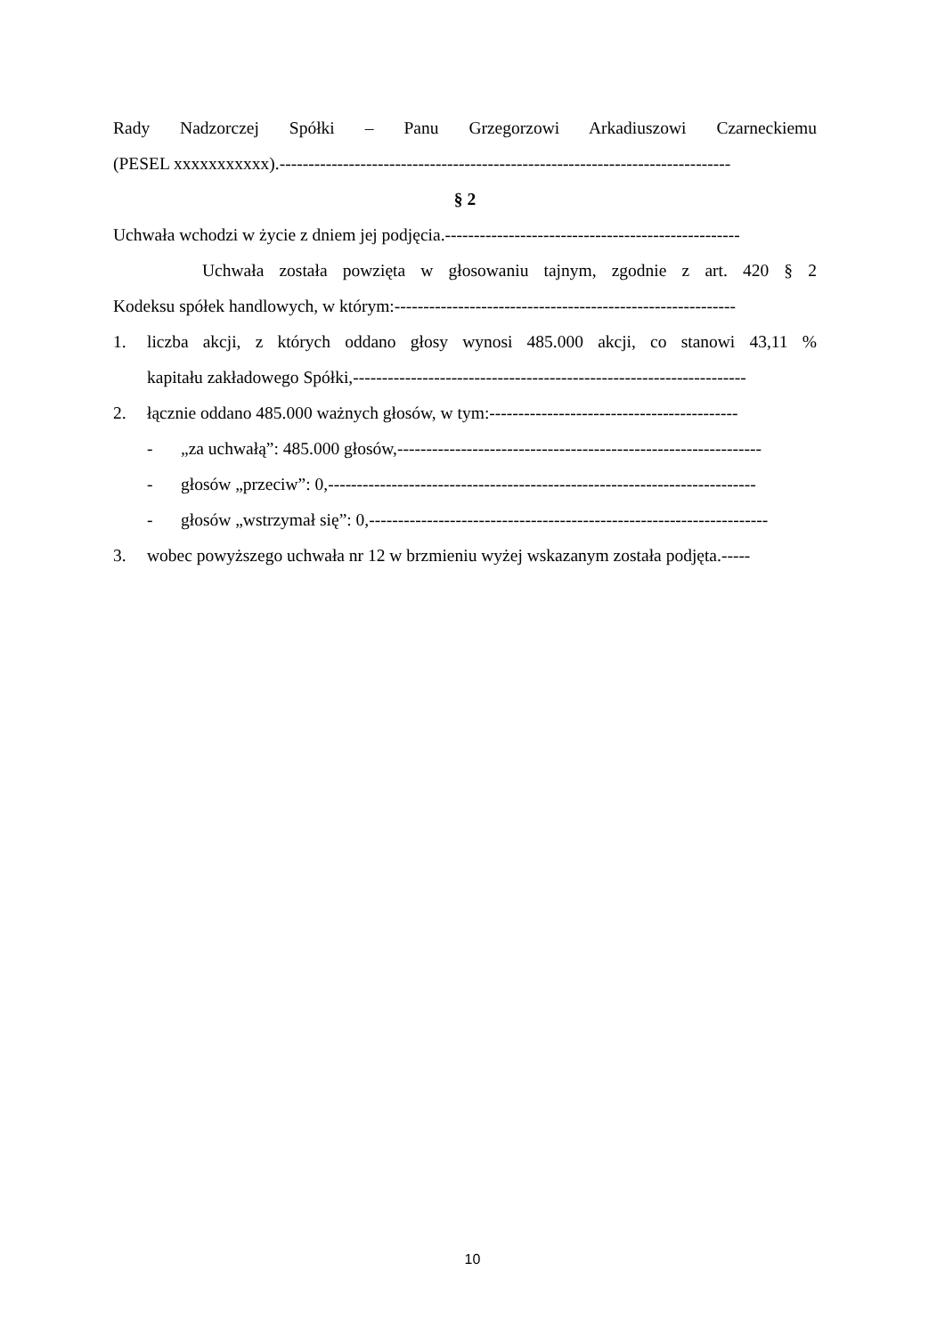Rady Nadzorczej Spółki – Panu Grzegorzowi Arkadiuszowi Czarneckiemu
(PESEL xxxxxxxxxxx).------------------------------------------------------------------------------
§ 2
Uchwała wchodzi w życie z dniem jej podjęcia.---------------------------------------------------
Uchwała została powzięta w głosowaniu tajnym, zgodnie z art. 420 § 2
Kodeksu spółek handlowych, w którym:-----------------------------------------------------------
1. liczba akcji, z których oddano głosy wynosi 485.000 akcji, co stanowi 43,11 %
kapitału zakładowego Spółki,--------------------------------------------------------------------
2. łącznie oddano 485.000 ważnych głosów, w tym:-------------------------------------------
- „za uchwałą”: 485.000 głosów,---------------------------------------------------------------
- głosów „przeciw”: 0,--------------------------------------------------------------------------
- głosów „wstrzymał się”: 0,---------------------------------------------------------------------
3. wobec powyższego uchwała nr 12 w brzmieniu wyżej wskazanym została podjęta.-----
10